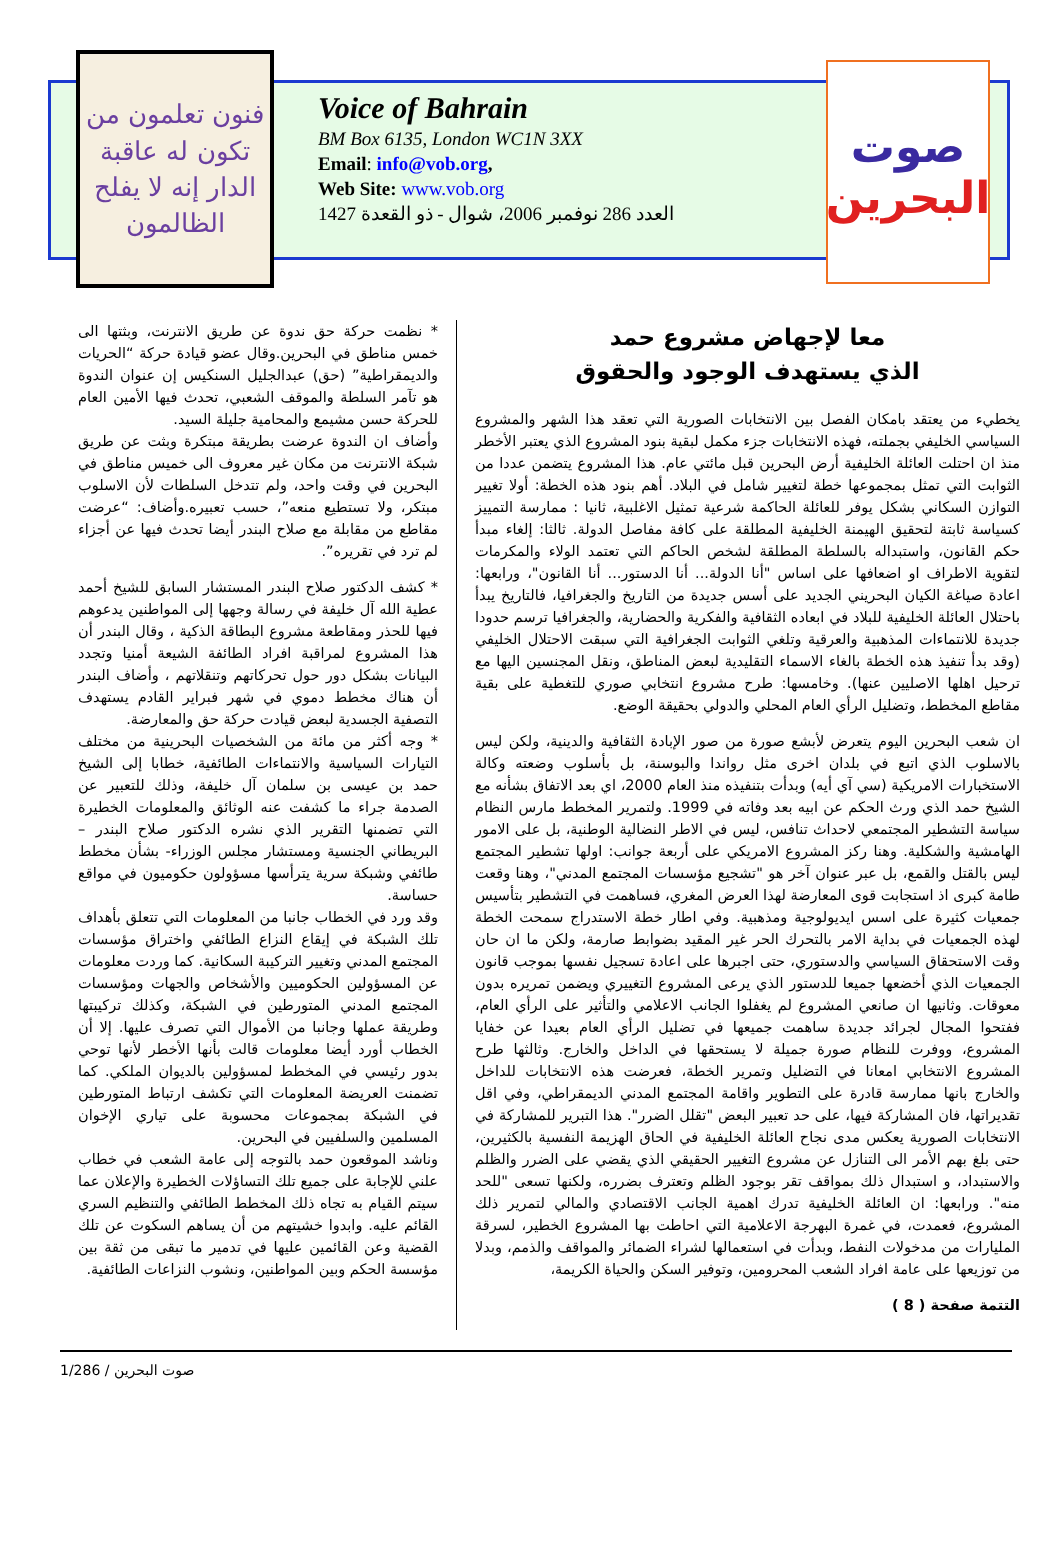فنون تعلمون من تكون له عاقبة الدار إنه لا يفلح الظالمون
Voice of Bahrain
BM Box 6135, London WC1N 3XX
Email: info@vob.org,
Web Site: www.vob.org
العدد 286 نوفمبر 2006، شوال - ذو القعدة 1427
صوت
البحرين
معا لإجهاض مشروع حمد
الذي يستهدف الوجود والحقوق
يخطيء من يعتقد بامكان الفصل بين الانتخابات الصورية التي تعقد هذا الشهر والمشروع السياسي الخليفي بجملته، فهذه الانتخابات جزء مكمل لبقية بنود المشروع الذي يعتبر الأخطر منذ ان احتلت العائلة الخليفية أرض البحرين قبل مائتي عام. هذا المشروع يتضمن عددا من الثوابت التي تمثل بمجموعها خطة لتغيير شامل في البلاد. أهم بنود هذه الخطة: أولا تغيير التوازن السكاني بشكل يوفر للعائلة الحاكمة شرعية تمثيل الاغلبية، ثانيا : ممارسة التمييز كسياسة ثابتة لتحقيق الهيمنة الخليفية المطلقة على كافة مفاصل الدولة. ثالثا: إلغاء مبدأ حكم القانون، واستبداله بالسلطة المطلقة لشخص الحاكم التي تعتمد الولاء والمكرمات لتقوية الاطراف او اضعافها على اساس "أنا الدولة... أنا الدستور... أنا القانون"، ورابعها: اعادة صياغة الكيان البحريني الجديد على أسس جديدة من التاريخ والجغرافيا، فالتاريخ يبدأ باحتلال العائلة الخليفية للبلاد في ابعاده الثقافية والفكرية والحضارية، والجغرافيا ترسم حدودا جديدة للانتماءات المذهبية والعرقية وتلغي الثوابت الجغرافية التي سبقت الاحتلال الخليفي (وقد بدأ تنفيذ هذه الخطة بالغاء الاسماء التقليدية لبعض المناطق، ونقل المجنسين اليها مع ترحيل اهلها الاصليين عنها). وخامسها: طرح مشروع انتخابي صوري للتغطية على بقية مقاطع المخطط، وتضليل الرأي العام المحلي والدولي بحقيقة الوضع.
ان شعب البحرين اليوم يتعرض لأبشع صورة من صور الإبادة الثقافية والدينية، ولكن ليس بالاسلوب الذي اتبع في بلدان اخرى مثل رواندا والبوسنة، بل بأسلوب وضعته وكالة الاستخبارات الامريكية (سي آي أيه) وبدأت بتنفيذه منذ العام 2000، اي بعد الاتفاق بشأنه مع الشيخ حمد الذي ورث الحكم عن ابيه بعد وفاته في 1999. ولتمرير المخطط مارس النظام سياسة التشطير المجتمعي لاحداث تنافس، ليس في الاطر النضالية الوطنية، بل على الامور الهامشية والشكلية. وهنا ركز المشروع الامريكي على أربعة جوانب: اولها تشطير المجتمع ليس بالقتل والقمع، بل عبر عنوان آخر هو "تشجيع مؤسسات المجتمع المدني"، وهنا وقعت طامة كبرى اذ استجابت قوى المعارضة لهذا العرض المغري، فساهمت في التشطير بتأسيس جمعيات كثيرة على اسس ايديولوجية ومذهبية. وفي اطار خطة الاستدراج سمحت الخطة لهذه الجمعيات في بداية الامر بالتحرك الحر غير المقيد بضوابط صارمة، ولكن ما ان حان وقت الاستحقاق السياسي والدستوري، حتى اجبرها على اعادة تسجيل نفسها بموجب قانون الجمعيات الذي أخضعها جميعا للدستور الذي يرعى المشروع التغييري ويضمن تمريره بدون معوقات. وثانيها ان صانعي المشروع لم يغفلوا الجانب الاعلامي والتأثير على الرأي العام، ففتحوا المجال لجرائد جديدة ساهمت جميعها في تضليل الرأي العام بعيدا عن خفايا المشروع، ووفرت للنظام صورة جميلة لا يستحقها في الداخل والخارج. وثالثها طرح المشروع الانتخابي امعانا في التضليل وتمرير الخطة، فعرضت هذه الانتخابات للداخل والخارج بانها ممارسة قادرة على التطوير واقامة المجتمع المدني الديمقراطي، وفي اقل تقديراتها، فان المشاركة فيها، على حد تعبير البعض "تقلل الضرر". هذا التبرير للمشاركة في الانتخابات الصورية يعكس مدى نجاح العائلة الخليفية في الحاق الهزيمة النفسية بالكثيرين، حتى بلغ بهم الأمر الى التنازل عن مشروع التغيير الحقيقي الذي يقضي على الضرر والظلم والاستبداد، و استبدال ذلك بمواقف تقر بوجود الظلم وتعترف بضرره، ولكنها تسعى "للحد منه". ورابعها: ان العائلة الخليفية تدرك اهمية الجانب الاقتصادي والمالي لتمرير ذلك المشروع، فعمدت، في غمرة البهرجة الاعلامية التي احاطت بها المشروع الخطير، لسرقة المليارات من مدخولات النفط، وبدأت في استعمالها لشراء الضمائر والمواقف والذمم، وبدلا من توزيعها على عامة افراد الشعب المحرومين، وتوفير السكن والحياة الكريمة،
التتمة صفحة ( 8 )
* نظمت حركة حق ندوة عن طريق الانترنت، وبثتها الى خمس مناطق في البحرين.وقال عضو قيادة حركة “الحريات والديمقراطية” (حق) عبدالجليل السنكيس إن عنوان الندوة هو تآمر السلطة والموقف الشعبي، تحدث فيها الأمين العام للحركة حسن مشيمع والمحامية جليلة السيد.
وأضاف ان الندوة عرضت بطريقة مبتكرة وبثت عن طريق شبكة الانترنت من مكان غير معروف الى خميس مناطق في البحرين في وقت واحد، ولم تتدخل السلطات لأن الاسلوب مبتكر، ولا تستطيع منعه”، حسب تعبيره.وأضاف: “عرضت مقاطع من مقابلة مع صلاح البندر أيضا تحدث فيها عن أجزاء لم ترد في تقريره”.
* كشف الدكتور صلاح البندر المستشار السابق للشيخ أحمد عطية الله آل خليفة في رسالة وجهها إلى المواطنين يدعوهم فيها للحذر ومقاطعة مشروع البطاقة الذكية ، وقال البندر أن هذا المشروع لمراقبة افراد الطائفة الشيعة أمنيا وتجدد البيانات بشكل دور حول تحركاتهم وتنقلاتهم ، وأضاف البندر أن هناك مخطط دموي في شهر فبراير القادم يستهدف التصفية الجسدية لبعض قيادت حركة حق والمعارضة.
* وجه أكثر من مائة من الشخصيات البحرينية من مختلف التيارات السياسية والانتماءات الطائفية، خطابا إلى الشيخ حمد بن عيسى بن سلمان آل خليفة، وذلك للتعبير عن الصدمة جراء ما كشفت عنه الوثائق والمعلومات الخطيرة التي تضمنها التقرير الذي نشره الدكتور صلاح البندر – البريطاني الجنسية ومستشار مجلس الوزراء- بشأن مخطط طائفي وشبكة سرية يترأسها مسؤولون حكوميون في مواقع حساسة.
وقد ورد في الخطاب جانبا من المعلومات التي تتعلق بأهداف تلك الشبكة في إيقاع النزاع الطائفي واختراق مؤسسات المجتمع المدني وتغيير التركيبة السكانية. كما وردت معلومات عن المسؤولين الحكوميين والأشخاص والجهات ومؤسسات المجتمع المدني المتورطين في الشبكة، وكذلك تركيبتها وطريقة عملها وجانبا من الأموال التي تصرف عليها. إلا أن الخطاب أورد أيضا معلومات قالت بأنها الأخطر لأنها توحي بدور رئيسي في المخطط لمسؤولين بالديوان الملكي. كما تضمنت العريضة المعلومات التي تكشف ارتباط المتورطين في الشبكة بمجموعات محسوبة على تياري الإخوان المسلمين والسلفيين في البحرين.
وناشد الموقعون حمد بالتوجه إلى عامة الشعب في خطاب علني للإجابة على جميع تلك التساؤلات الخطيرة والإعلان عما سيتم القيام به تجاه ذلك المخطط الطائفي والتنظيم السري القائم عليه. وابدوا خشيتهم من أن يساهم السكوت عن تلك القضية وعن القائمين عليها في تدمير ما تبقى من ثقة بين مؤسسة الحكم وبين المواطنين، ونشوب النزاعات الطائفية.
صوت البحرين / 1/286